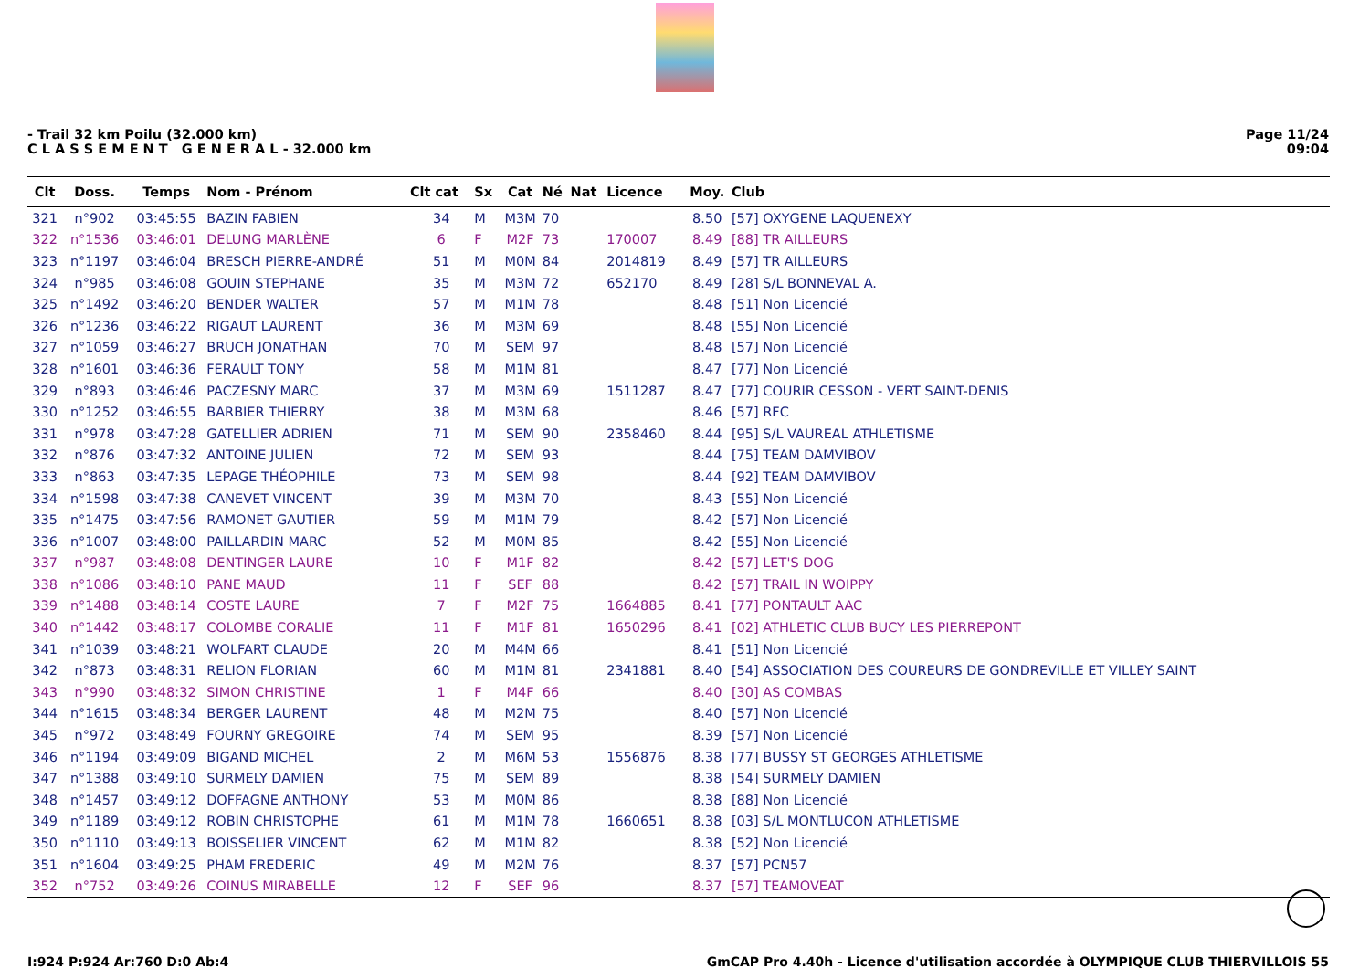- Trail 32 km Poilu (32.000 km)
C L A S S E M E N T G E N E R A L - 32.000 km
Page 11/24
09:04
| Clt | Doss. | Temps | Nom - Prénom | Clt cat | Sx | Cat | Né | Nat | Licence | Moy. | Club |
| --- | --- | --- | --- | --- | --- | --- | --- | --- | --- | --- | --- |
| 321 | n°902 | 03:45:55 | BAZIN FABIEN | 34 | M | M3M | 70 | | | 8.50 | [57] OXYGENE LAQUENEXY |
| 322 | n°1536 | 03:46:01 | DELUNG MARLÈNE | 6 | F | M2F | 73 | | 170007 | 8.49 | [88] TR AILLEURS |
| 323 | n°1197 | 03:46:04 | BRESCH PIERRE-ANDRÉ | 51 | M | M0M | 84 | | 2014819 | 8.49 | [57] TR AILLEURS |
| 324 | n°985 | 03:46:08 | GOUIN STEPHANE | 35 | M | M3M | 72 | | 652170 | 8.49 | [28] S/L BONNEVAL A. |
| 325 | n°1492 | 03:46:20 | BENDER WALTER | 57 | M | M1M | 78 | | | 8.48 | [51] Non Licencié |
| 326 | n°1236 | 03:46:22 | RIGAUT LAURENT | 36 | M | M3M | 69 | | | 8.48 | [55] Non Licencié |
| 327 | n°1059 | 03:46:27 | BRUCH JONATHAN | 70 | M | SEM | 97 | | | 8.48 | [57] Non Licencié |
| 328 | n°1601 | 03:46:36 | FERAULT TONY | 58 | M | M1M | 81 | | | 8.47 | [77] Non Licencié |
| 329 | n°893 | 03:46:46 | PACZESNY MARC | 37 | M | M3M | 69 | | 1511287 | 8.47 | [77] COURIR CESSON - VERT SAINT-DENIS |
| 330 | n°1252 | 03:46:55 | BARBIER THIERRY | 38 | M | M3M | 68 | | | 8.46 | [57] RFC |
| 331 | n°978 | 03:47:28 | GATELLIER ADRIEN | 71 | M | SEM | 90 | | 2358460 | 8.44 | [95] S/L VAUREAL ATHLETISME |
| 332 | n°876 | 03:47:32 | ANTOINE JULIEN | 72 | M | SEM | 93 | | | 8.44 | [75] TEAM DAMVIBOV |
| 333 | n°863 | 03:47:35 | LEPAGE THÉOPHILE | 73 | M | SEM | 98 | | | 8.44 | [92] TEAM DAMVIBOV |
| 334 | n°1598 | 03:47:38 | CANEVET VINCENT | 39 | M | M3M | 70 | | | 8.43 | [55] Non Licencié |
| 335 | n°1475 | 03:47:56 | RAMONET GAUTIER | 59 | M | M1M | 79 | | | 8.42 | [57] Non Licencié |
| 336 | n°1007 | 03:48:00 | PAILLARDIN MARC | 52 | M | M0M | 85 | | | 8.42 | [55] Non Licencié |
| 337 | n°987 | 03:48:08 | DENTINGER LAURE | 10 | F | M1F | 82 | | | 8.42 | [57] LET'S DOG |
| 338 | n°1086 | 03:48:10 | PANE MAUD | 11 | F | SEF | 88 | | | 8.42 | [57] TRAIL IN WOIPPY |
| 339 | n°1488 | 03:48:14 | COSTE LAURE | 7 | F | M2F | 75 | | 1664885 | 8.41 | [77] PONTAULT AAC |
| 340 | n°1442 | 03:48:17 | COLOMBE CORALIE | 11 | F | M1F | 81 | | 1650296 | 8.41 | [02] ATHLETIC CLUB BUCY LES PIERREPONT |
| 341 | n°1039 | 03:48:21 | WOLFART CLAUDE | 20 | M | M4M | 66 | | | 8.41 | [51] Non Licencié |
| 342 | n°873 | 03:48:31 | RELION FLORIAN | 60 | M | M1M | 81 | | 2341881 | 8.40 | [54] ASSOCIATION DES COUREURS DE GONDREVILLE ET VILLEY SAINT |
| 343 | n°990 | 03:48:32 | SIMON CHRISTINE | 1 | F | M4F | 66 | | | 8.40 | [30] AS COMBAS |
| 344 | n°1615 | 03:48:34 | BERGER LAURENT | 48 | M | M2M | 75 | | | 8.40 | [57] Non Licencié |
| 345 | n°972 | 03:48:49 | FOURNY GREGOIRE | 74 | M | SEM | 95 | | | 8.39 | [57] Non Licencié |
| 346 | n°1194 | 03:49:09 | BIGAND MICHEL | 2 | M | M6M | 53 | | 1556876 | 8.38 | [77] BUSSY ST GEORGES ATHLETISME |
| 347 | n°1388 | 03:49:10 | SURMELY DAMIEN | 75 | M | SEM | 89 | | | 8.38 | [54] SURMELY DAMIEN |
| 348 | n°1457 | 03:49:12 | DOFFAGNE ANTHONY | 53 | M | M0M | 86 | | | 8.38 | [88] Non Licencié |
| 349 | n°1189 | 03:49:12 | ROBIN CHRISTOPHE | 61 | M | M1M | 78 | | 1660651 | 8.38 | [03] S/L MONTLUCON ATHLETISME |
| 350 | n°1110 | 03:49:13 | BOISSELIER VINCENT | 62 | M | M1M | 82 | | | 8.38 | [52] Non Licencié |
| 351 | n°1604 | 03:49:25 | PHAM FREDERIC | 49 | M | M2M | 76 | | | 8.37 | [57] PCN57 |
| 352 | n°752 | 03:49:26 | COINUS MIRABELLE | 12 | F | SEF | 96 | | | 8.37 | [57] TEAMOVEAT |
I:924 P:924 Ar:760 D:0 Ab:4 GmCAP Pro 4.40h - Licence d'utilisation accordée à OLYMPIQUE CLUB THIERVILLOIS 55